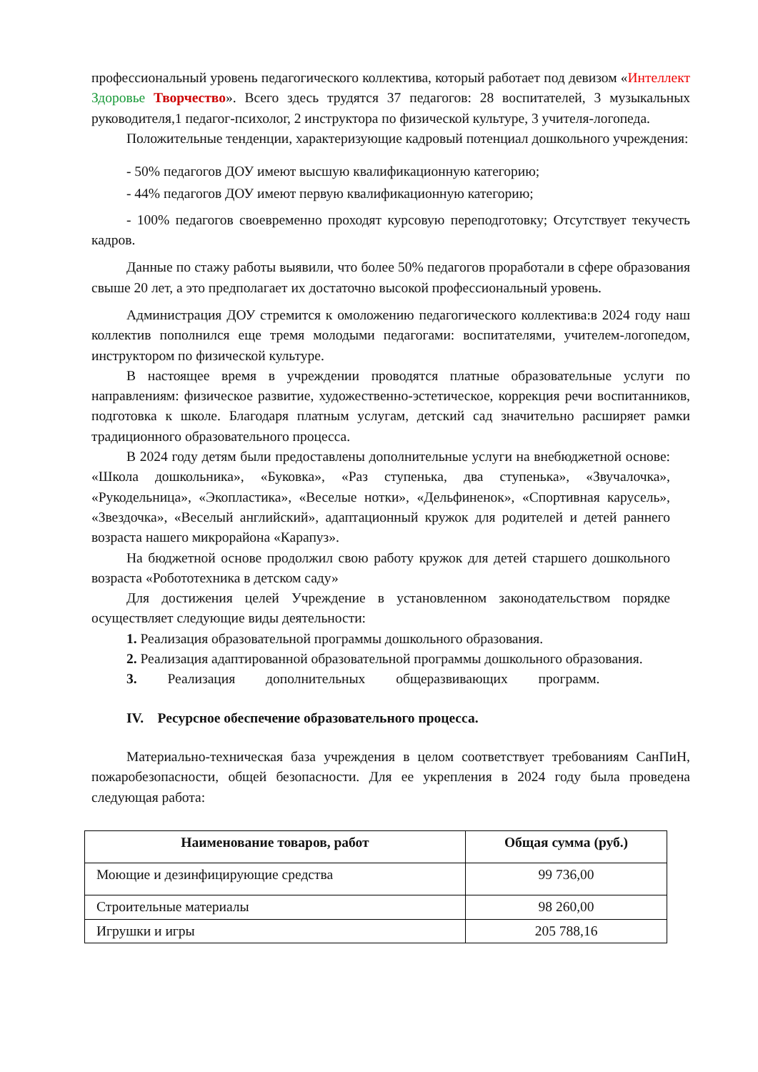профессиональный уровень педагогического коллектива, который работает под девизом «Интеллект Здоровье Творчество». Всего здесь трудятся 37 педагогов: 28 воспитателей, 3 музыкальных руководителя,1 педагог-психолог, 2 инструктора по физической культуре, 3 учителя-логопеда.
Положительные тенденции, характеризующие кадровый потенциал дошкольного учреждения:
- 50% педагогов ДОУ имеют высшую квалификационную категорию;
- 44% педагогов ДОУ имеют первую квалификационную категорию;
- 100% педагогов своевременно проходят курсовую переподготовку; Отсутствует текучесть кадров.
Данные по стажу работы выявили, что более 50% педагогов проработали в сфере образования свыше 20 лет, а это предполагает их достаточно высокой профессиональный уровень.
Администрация ДОУ стремится к омоложению педагогического коллектива:в 2024 году наш коллектив пополнился еще тремя молодыми педагогами: воспитателями, учителем-логопедом, инструктором по физической культуре.
В настоящее время в учреждении проводятся платные образовательные услуги по направлениям: физическое развитие, художественно-эстетическое, коррекция речи воспитанников, подготовка к школе. Благодаря платным услугам, детский сад значительно расширяет рамки традиционного образовательного процесса.
В 2024 году детям были предоставлены дополнительные услуги на внебюджетной основе: «Школа дошкольника», «Буковка», «Раз ступенька, два ступенька», «Звучалочка», «Рукодельница», «Экопластика», «Веселые нотки», «Дельфиненок», «Спортивная карусель», «Звездочка», «Веселый английский», адаптационный кружок для родителей и детей раннего возраста нашего микрорайона «Карапуз».
На бюджетной основе продолжил свою работу кружок для детей старшего дошкольного возраста «Робототехника в детском саду»
Для достижения целей Учреждение в установленном законодательством порядке осуществляет следующие виды деятельности:
1. Реализация образовательной программы дошкольного образования.
2. Реализация адаптированной образовательной программы дошкольного образования.
3. Реализация дополнительных общеразвивающих программ.
IV. Ресурсное обеспечение образовательного процесса.
Материально-техническая база учреждения в целом соответствует требованиям СанПиН, пожаробезопасности, общей безопасности. Для ее укрепления в 2024 году была проведена следующая работа:
| Наименование товаров, работ | Общая сумма (руб.) |
| --- | --- |
| Моющие и дезинфицирующие средства | 99 736,00 |
| Строительные материалы | 98 260,00 |
| Игрушки и игры | 205 788,16 |